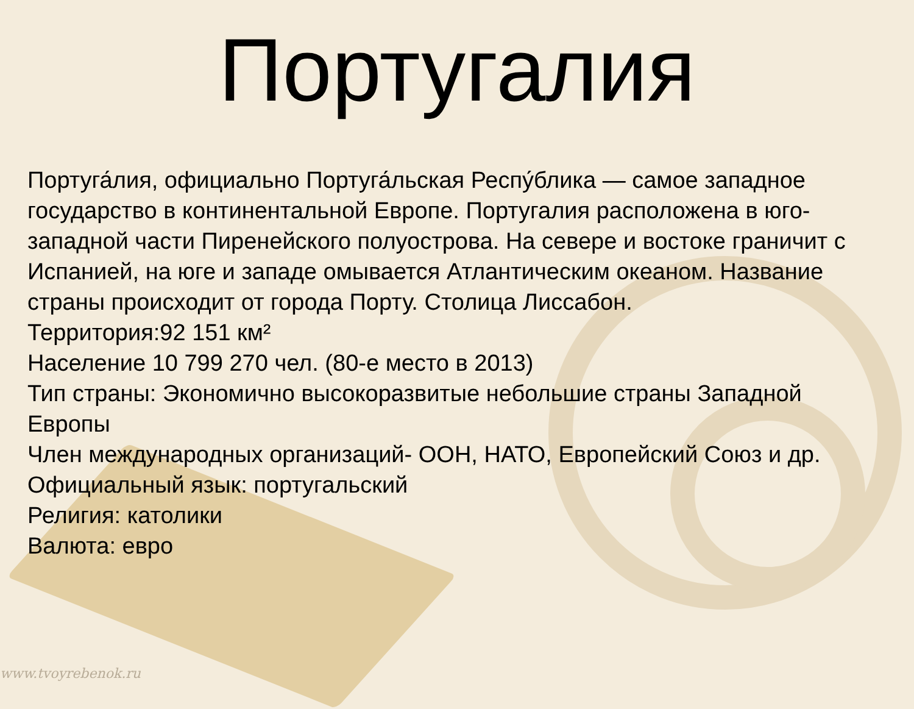Португалия
Португа́лия, официально Португа́льская Респу́блика — самое западное государство в континентальной Европе. Португалия расположена в юго-западной части Пиренейского полуострова. На севере и востоке граничит с Испанией, на юге и западе омывается Атлантическим океаном. Название страны происходит от города Порту. Столица Лиссабон.
Территория:92 151 км²
Население 10 799 270 чел. (80-е место в 2013)
Тип страны: Экономично высокоразвитые небольшие страны Западной Европы
Член международных организаций- ООН, НАТО, Европейский Союз и др.
Официальный язык: португальский
Религия: католики
Валюта: евро
www.tvoyrebenok.ru